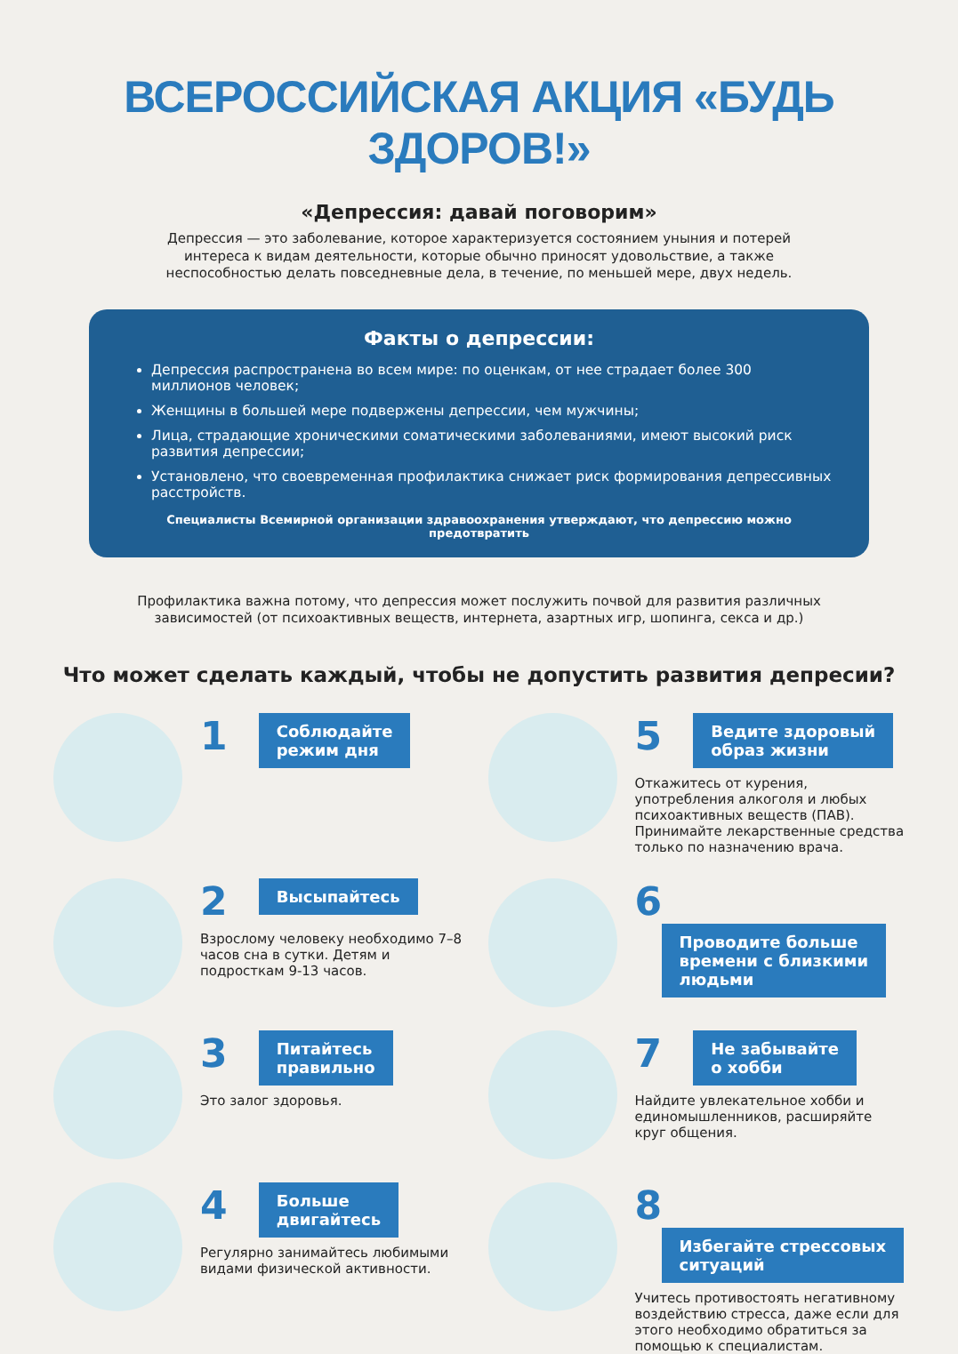ВСЕРОССИЙСКАЯ АКЦИЯ «БУДЬ ЗДОРОВ!»
«Депрессия: давай поговорим»
Депрессия — это заболевание, которое характеризуется состоянием уныния и потерей интереса к видам деятельности, которые обычно приносят удовольствие, а также неспособностью делать повседневные дела, в течение, по меньшей мере, двух недель.
Факты о депрессии:
Депрессия распространена во всем мире: по оценкам, от нее страдает более 300 миллионов человек;
Женщины в большей мере подвержены депрессии, чем мужчины;
Лица, страдающие хроническими соматическими заболеваниями, имеют высокий риск развития депрессии;
Установлено, что своевременная профилактика снижает риск формирования депрессивных расстройств.
Специалисты Всемирной организации здравоохранения утверждают, что депрессию можно предотвратить
Профилактика важна потому, что депрессия может послужить почвой для развития различных зависимостей (от психоактивных веществ, интернета, азартных игр, шопинга, секса и др.)
Что может сделать каждый, чтобы не допустить развития депресии?
1 Соблюдайте
режим дня
5 Ведите здоровый
образ жизни
Откажитесь от курения, употребления алкоголя и любых психоактивных веществ (ПАВ). Принимайте лекарственные средства только по назначению врача.
2 Высыпайтесь
Взрослому человеку необходимо 7–8 часов сна в сутки. Детям и подросткам 9-13 часов.
6 Проводите больше
времени с близкими
людьми
3 Питайтесь
правильно
Это залог здоровья.
7 Не забывайте
о хобби
Найдите увлекательное хобби и единомышленников, расширяйте круг общения.
4 Больше
двигайтесь
Регулярно занимайтесь любимыми видами физической активности.
8 Избегайте стрессовых
ситуаций
Учитесь противостоять негативному воздействию стресса, даже если для этого необходимо обратиться за помощью к специалистам.